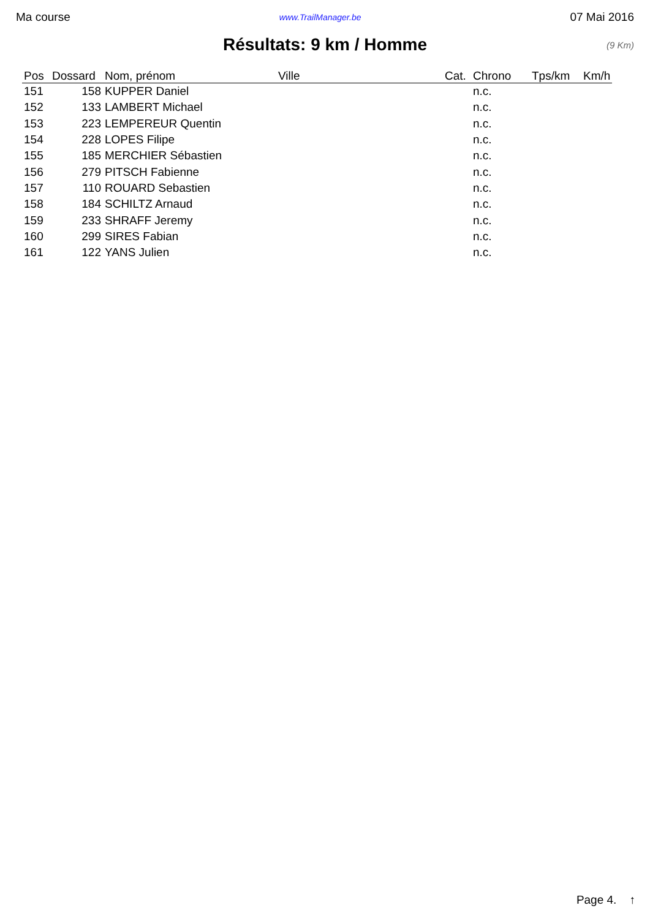Ma course www.TrailManager.be 07 Mai 2016
Résultats: 9 km / Homme (9 Km)
| Pos | Dossard | Nom, prénom | Ville | Cat. | Chrono | Tps/km | Km/h |
| --- | --- | --- | --- | --- | --- | --- | --- |
| 151 | 158 | KUPPER Daniel | | | n.c. | | |
| 152 | 133 | LAMBERT Michael | | | n.c. | | |
| 153 | 223 | LEMPEREUR Quentin | | | n.c. | | |
| 154 | 228 | LOPES Filipe | | | n.c. | | |
| 155 | 185 | MERCHIER Sébastien | | | n.c. | | |
| 156 | 279 | PITSCH Fabienne | | | n.c. | | |
| 157 | 110 | ROUARD Sebastien | | | n.c. | | |
| 158 | 184 | SCHILTZ Arnaud | | | n.c. | | |
| 159 | 233 | SHRAFF Jeremy | | | n.c. | | |
| 160 | 299 | SIRES Fabian | | | n.c. | | |
| 161 | 122 | YANS Julien | | | n.c. | | |
Page 4. ↑